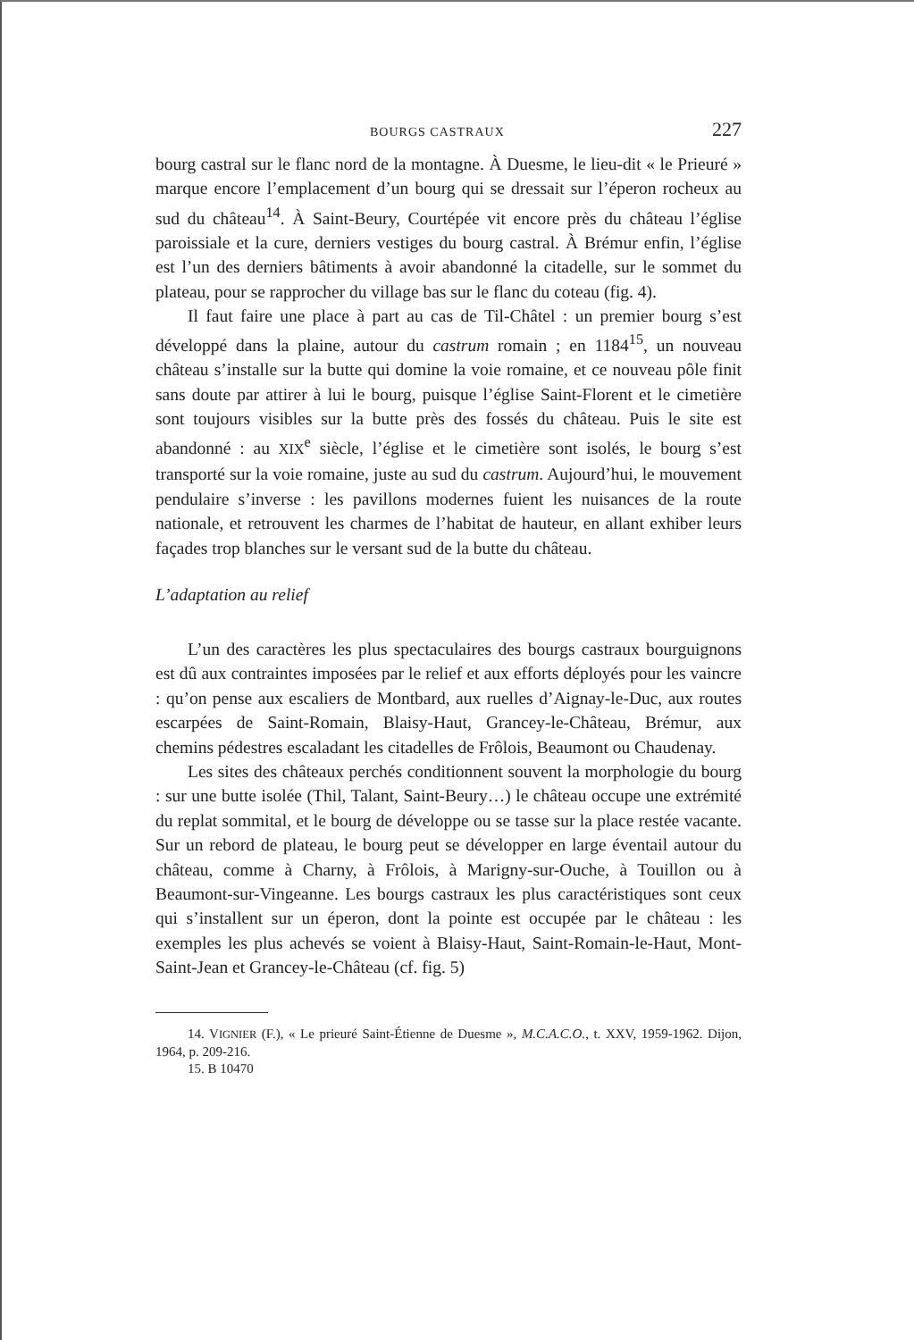BOURGS CASTRAUX 227
bourg castral sur le flanc nord de la montagne. À Duesme, le lieu-dit « le Prieuré » marque encore l’emplacement d’un bourg qui se dressait sur l’éperon rocheux au sud du château<sup>14</sup>. À Saint-Beury, Courtépée vit encore près du château l’église paroissiale et la cure, derniers vestiges du bourg castral. À Brémur enfin, l’église est l’un des derniers bâtiments à avoir abandonné la citadelle, sur le sommet du plateau, pour se rapprocher du village bas sur le flanc du coteau (fig. 4).
Il faut faire une place à part au cas de Til-Châtel : un premier bourg s’est développé dans la plaine, autour du castrum romain ; en 1184<sup>15</sup>, un nouveau château s’installe sur la butte qui domine la voie romaine, et ce nouveau pôle finit sans doute par attirer à lui le bourg, puisque l’église Saint-Florent et le cimetière sont toujours visibles sur la butte près des fossés du château. Puis le site est abandonné : au XIX<sup>e</sup> siècle, l’église et le cimetière sont isolés, le bourg s’est transporté sur la voie romaine, juste au sud du castrum. Aujourd’hui, le mouvement pendulaire s’inverse : les pavillons modernes fuient les nuisances de la route nationale, et retrouvent les charmes de l’habitat de hauteur, en allant exhiber leurs façades trop blanches sur le versant sud de la butte du château.
L’adaptation au relief
L’un des caractères les plus spectaculaires des bourgs castraux bourguignons est dû aux contraintes imposées par le relief et aux efforts déployés pour les vaincre : qu’on pense aux escaliers de Montbard, aux ruelles d’Aignay-le-Duc, aux routes escarpées de Saint-Romain, Blaisy-Haut, Grancey-le-Château, Brémur, aux chemins pédestres escaladant les citadelles de Frôlois, Beaumont ou Chaudenay.
Les sites des châteaux perchés conditionnent souvent la morphologie du bourg : sur une butte isolée (Thil, Talant, Saint-Beury…) le château occupe une extrémité du replat sommital, et le bourg de développe ou se tasse sur la place restée vacante. Sur un rebord de plateau, le bourg peut se développer en large éventail autour du château, comme à Charny, à Frôlois, à Marigny-sur-Ouche, à Touillon ou à Beaumont-sur-Vingeanne. Les bourgs castraux les plus caractéristiques sont ceux qui s’installent sur un éperon, dont la pointe est occupée par le château : les exemples les plus achevés se voient à Blaisy-Haut, Saint-Romain-le-Haut, Mont-Saint-Jean et Grancey-le-Château (cf. fig. 5)
14. VIGNIER (F.), « Le prieuré Saint-Étienne de Duesme », M.C.A.C.O., t. XXV, 1959-1962. Dijon, 1964, p. 209-216.
15. B 10470